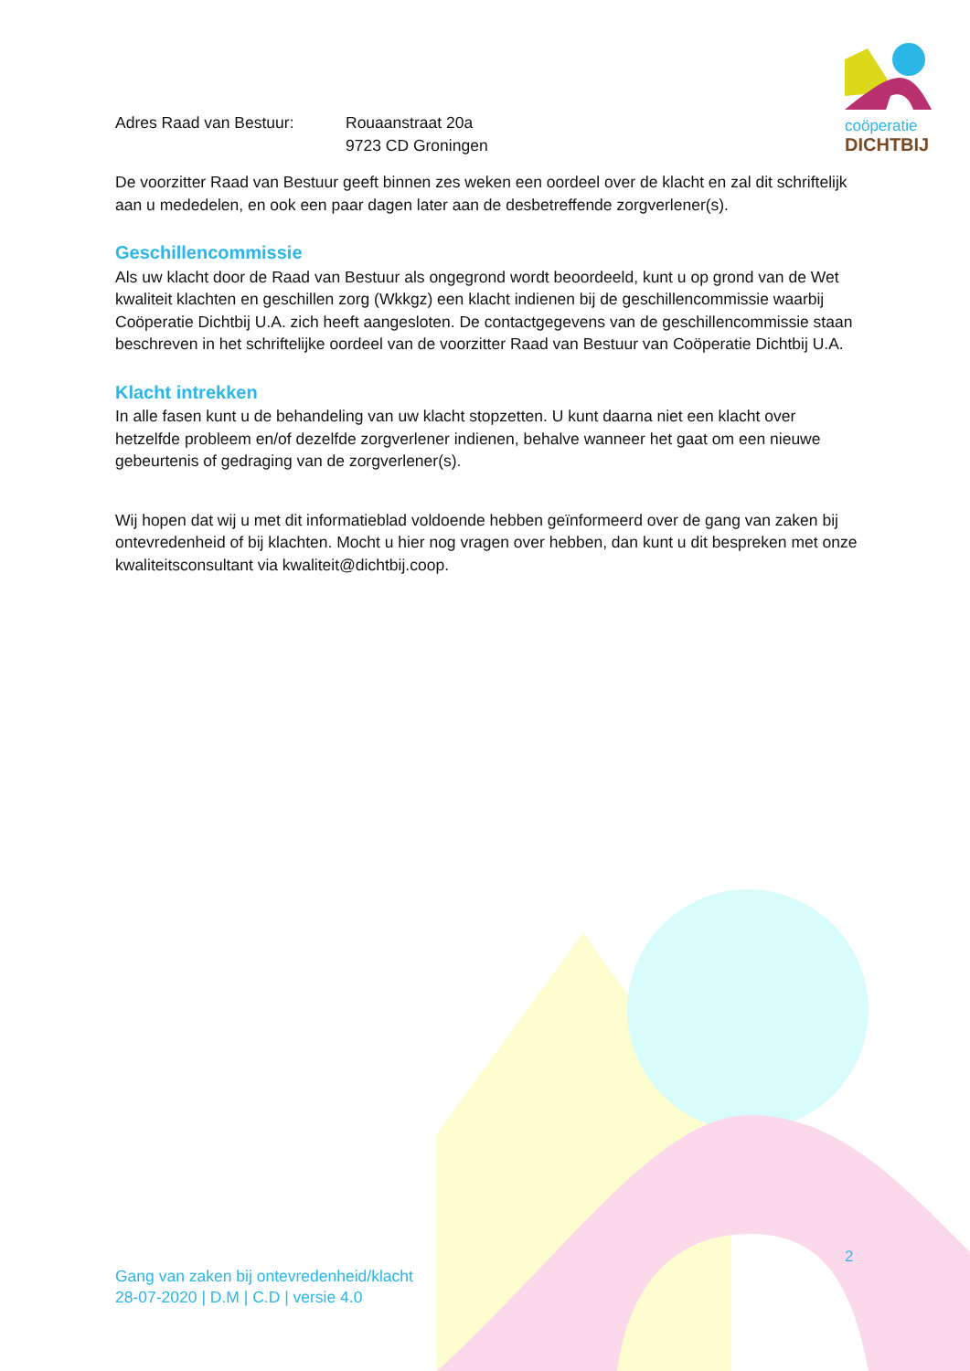coöperatie
DICHTBIJ
Adres Raad van Bestuur: Rouaanstraat 20a
9723 CD Groningen
De voorzitter Raad van Bestuur geeft binnen zes weken een oordeel over de klacht en zal dit schriftelijk aan u mededelen, en ook een paar dagen later aan de desbetreffende zorgverlener(s).
Geschillencommissie
Als uw klacht door de Raad van Bestuur als ongegrond wordt beoordeeld, kunt u op grond van de Wet kwaliteit klachten en geschillen zorg (Wkkgz) een klacht indienen bij de geschillencommissie waarbij Coöperatie Dichtbij U.A. zich heeft aangesloten. De contactgegevens van de geschillencommissie staan beschreven in het schriftelijke oordeel van de voorzitter Raad van Bestuur van Coöperatie Dichtbij U.A.
Klacht intrekken
In alle fasen kunt u de behandeling van uw klacht stopzetten. U kunt daarna niet een klacht over hetzelfde probleem en/of dezelfde zorgverlener indienen, behalve wanneer het gaat om een nieuwe gebeurtenis of gedraging van de zorgverlener(s).
Wij hopen dat wij u met dit informatieblad voldoende hebben geïnformeerd over de gang van zaken bij ontevredenheid of bij klachten. Mocht u hier nog vragen over hebben, dan kunt u dit bespreken met onze kwaliteitsconsultant via kwaliteit@dichtbij.coop.
2
Gang van zaken bij ontevredenheid/klacht
28-07-2020 | D.M | C.D | versie 4.0